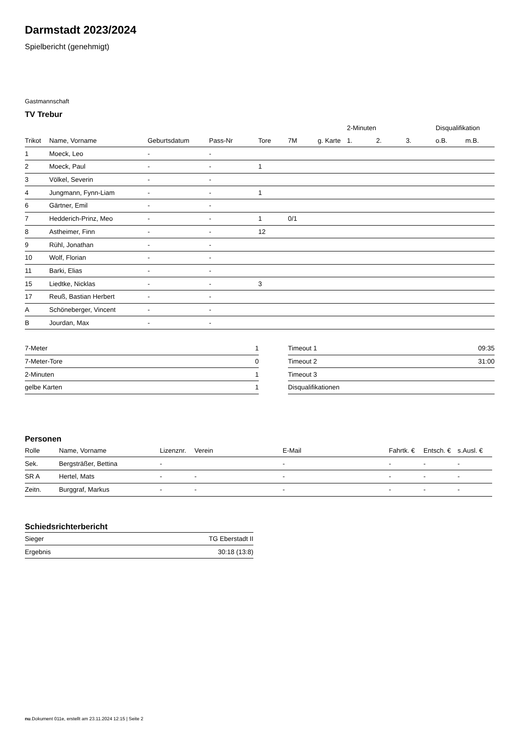Darmstadt 2023/2024
Spielbericht (genehmigt)
Gastmannschaft
TV Trebur
| | | | | | | | 2-Minuten | | | Disqualifikation | |
| --- | --- | --- | --- | --- | --- | --- | --- | --- | --- | --- | --- |
| Trikot | Name, Vorname | Geburtsdatum | Pass-Nr | Tore | 7M | g. Karte | 1. | 2. | 3. | o.B. | m.B. |
| 1 | Moeck, Leo | - | - | | | | | | | | |
| 2 | Moeck, Paul | - | - | 1 | | | | | | | |
| 3 | Völkel, Severin | - | - | | | | | | | | |
| 4 | Jungmann, Fynn-Liam | - | - | 1 | | | | | | | |
| 6 | Gärtner, Emil | - | - | | | | | | | | |
| 7 | Hedderich-Prinz, Meo | - | - | 1 | 0/1 | | | | | | |
| 8 | Astheimer, Finn | - | - | 12 | | | | | | | |
| 9 | Rühl, Jonathan | - | - | | | | | | | | |
| 10 | Wolf, Florian | - | - | | | | | | | | |
| 11 | Barki, Elias | - | - | | | | | | | | |
| 15 | Liedtke, Nicklas | - | - | 3 | | | | | | | |
| 17 | Reuß, Bastian Herbert | - | - | | | | | | | | |
| A | Schöneberger, Vincent | - | - | | | | | | | | |
| B | Jourdan, Max | - | - | | | | | | | | |
| 7-Meter | 1 |
| 7-Meter-Tore | 0 |
| 2-Minuten | 1 |
| gelbe Karten | 1 |
| Timeout 1 | 09:35 |
| Timeout 2 | 31:00 |
| Timeout 3 | |
| Disqualifikationen | |
Personen
| Rolle | Name, Vorname | Lizenznr. | Verein | E-Mail | Fahrtk. € | Entsch. € | s.Ausl. € |
| --- | --- | --- | --- | --- | --- | --- | --- |
| Sek. | Bergsträßer, Bettina | - | | - | - | - | - |
| SR A | Hertel, Mats | - | - | - | - | - | - |
| Zeitn. | Burggraf, Markus | - | - | - | - | - | - |
Schiedsrichterbericht
| Sieger | TG Eberstadt II |
| Ergebnis | 30:18 (13:8) |
nu.Dokument 011e, erstellt am 23.11.2024 12:15 | Seite 2